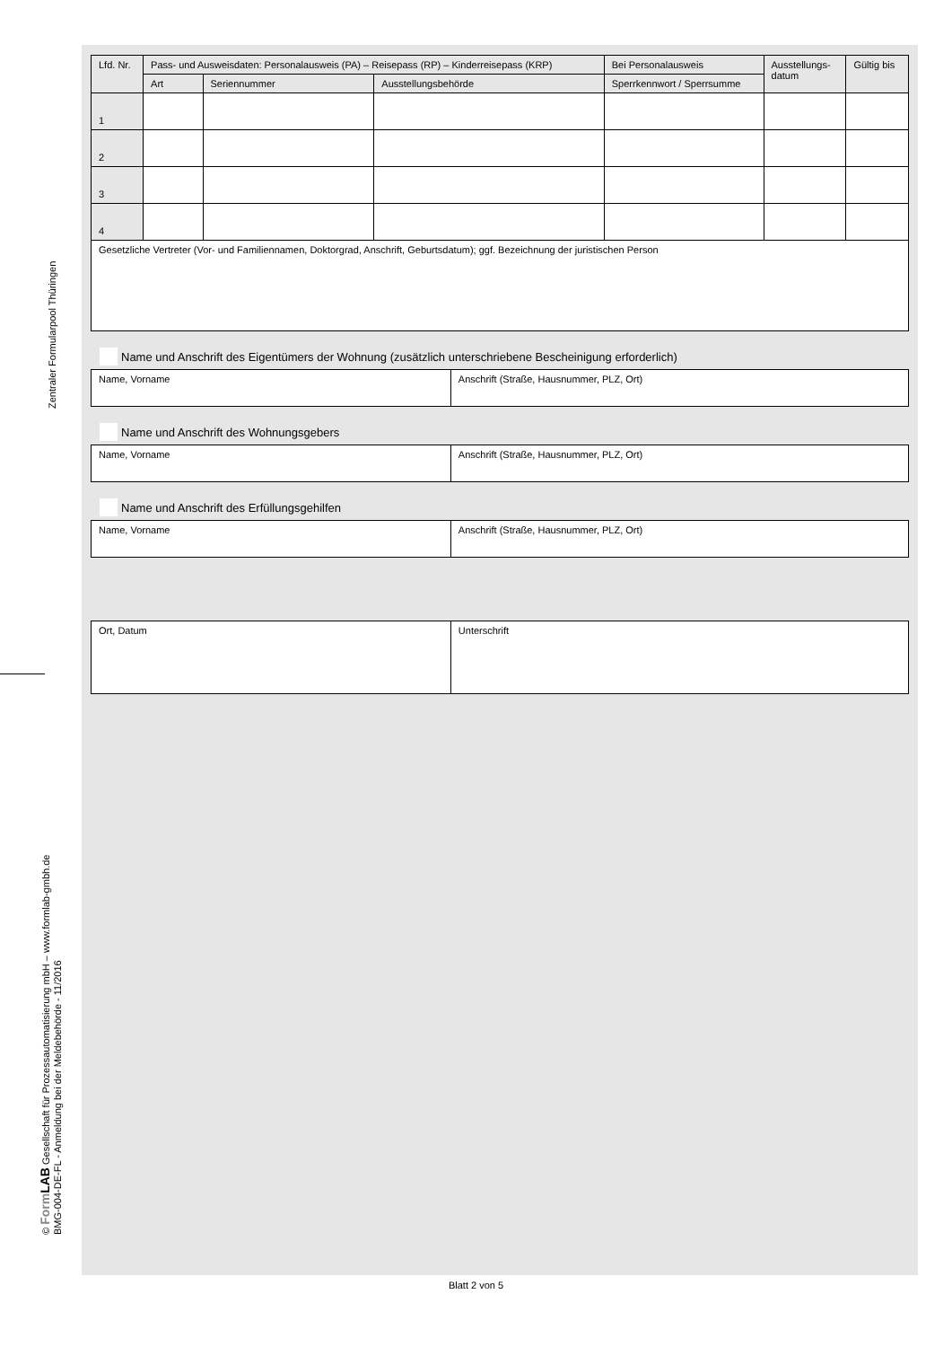Zentraler Formularpool Thüringen
© Form LAB Gesellschaft für Prozessautomatisierung mbH – www.formlab-gmbh.de
BMG-004-DE-FL - Anmeldung bei der Meldebehörde - 11/2016
| Lfd. Nr. | Pass- und Ausweisdaten: Personalausweis (PA) – Reisepass (RP) – Kinderreisepass (KRP) | | | Bei Personalausweis | Ausstellungs- datum | Gültig bis |
| --- | --- | --- | --- | --- | --- | --- |
| | Art | Seriennummer | Ausstellungsbehörde | Sperrkennwort / Sperrsumme | | |
| 1 | | | | | | |
| 2 | | | | | | |
| 3 | | | | | | |
| 4 | | | | | | |
| Gesetzliche Vertreter (Vor- und Familiennamen, Doktorgrad, Anschrift, Geburtsdatum); ggf. Bezeichnung der juristischen Person | | | | | | |
Name und Anschrift des Eigentümers der Wohnung (zusätzlich unterschriebene Bescheinigung erforderlich)
| Name, Vorname | Anschrift (Straße, Hausnummer, PLZ, Ort) |
Name und Anschrift des Wohnungsgebers
| Name, Vorname | Anschrift (Straße, Hausnummer, PLZ, Ort) |
Name und Anschrift des Erfüllungsgehilfen
| Name, Vorname | Anschrift (Straße, Hausnummer, PLZ, Ort) |
| Ort, Datum | Unterschrift |
Blatt 2 von 5